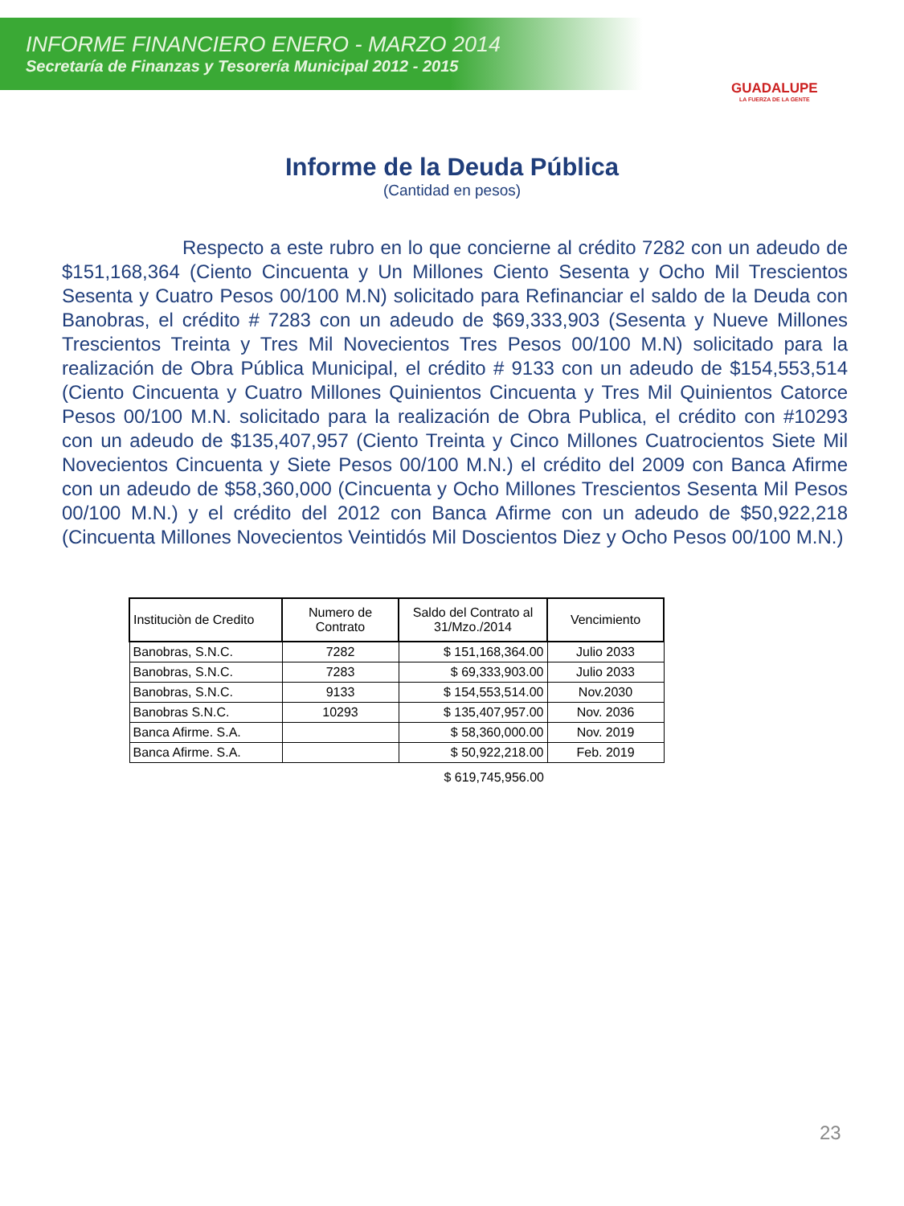INFORME FINANCIERO ENERO - MARZO 2014
Secretaría de Finanzas y Tesorería Municipal 2012 - 2015
GUADALUPE
LA FUERZA DE LA GENTE
Informe de la Deuda Pública
(Cantidad en pesos)
Respecto a este rubro en lo que concierne al crédito 7282 con un adeudo de $151,168,364 (Ciento Cincuenta y Un Millones Ciento Sesenta y Ocho Mil Trescientos Sesenta y Cuatro Pesos 00/100 M.N) solicitado para Refinanciar el saldo de la Deuda con Banobras, el crédito # 7283 con un adeudo de $69,333,903 (Sesenta y Nueve Millones Trescientos Treinta y Tres Mil Novecientos Tres Pesos 00/100 M.N) solicitado para la realización de Obra Pública Municipal, el crédito # 9133 con un adeudo de $154,553,514 (Ciento Cincuenta y Cuatro Millones Quinientos Cincuenta y Tres Mil Quinientos Catorce Pesos 00/100 M.N. solicitado para la realización de Obra Publica, el crédito con #10293 con un adeudo de $135,407,957 (Ciento Treinta y Cinco Millones Cuatrocientos Siete Mil Novecientos Cincuenta y Siete Pesos 00/100 M.N.) el crédito del 2009 con Banca Afirme con un adeudo de $58,360,000 (Cincuenta y Ocho Millones Trescientos Sesenta Mil Pesos 00/100 M.N.) y el crédito del 2012 con Banca Afirme con un adeudo de $50,922,218 (Cincuenta Millones Novecientos Veintidós Mil Doscientos Diez y Ocho Pesos 00/100 M.N.)
| Instituciòn de Credito | Numero de Contrato | Saldo del Contrato al 31/Mzo./2014 | Vencimiento |
| --- | --- | --- | --- |
| Banobras, S.N.C. | 7282 | $ 151,168,364.00 | Julio 2033 |
| Banobras, S.N.C. | 7283 | $ 69,333,903.00 | Julio 2033 |
| Banobras, S.N.C. | 9133 | $ 154,553,514.00 | Nov.2030 |
| Banobras S.N.C. | 10293 | $ 135,407,957.00 | Nov. 2036 |
| Banca Afirme. S.A. | | $ 58,360,000.00 | Nov. 2019 |
| Banca Afirme. S.A. | | $ 50,922,218.00 | Feb. 2019 |
| | | $ 619,745,956.00 | |
23